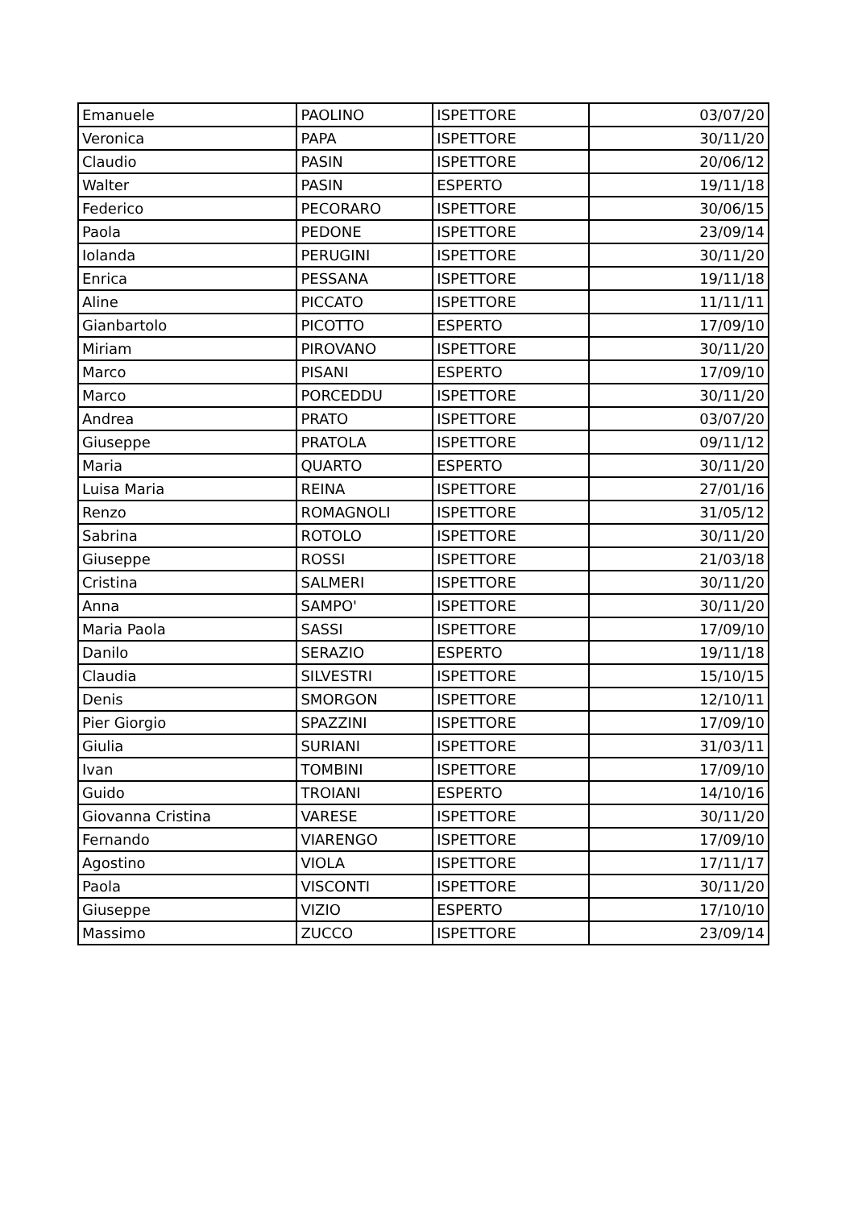| Emanuele | PAOLINO | ISPETTORE | 03/07/20 |
| Veronica | PAPA | ISPETTORE | 30/11/20 |
| Claudio | PASIN | ISPETTORE | 20/06/12 |
| Walter | PASIN | ESPERTO | 19/11/18 |
| Federico | PECORARO | ISPETTORE | 30/06/15 |
| Paola | PEDONE | ISPETTORE | 23/09/14 |
| Iolanda | PERUGINI | ISPETTORE | 30/11/20 |
| Enrica | PESSANA | ISPETTORE | 19/11/18 |
| Aline | PICCATO | ISPETTORE | 11/11/11 |
| Gianbartolo | PICOTTO | ESPERTO | 17/09/10 |
| Miriam | PIROVANO | ISPETTORE | 30/11/20 |
| Marco | PISANI | ESPERTO | 17/09/10 |
| Marco | PORCEDDU | ISPETTORE | 30/11/20 |
| Andrea | PRATO | ISPETTORE | 03/07/20 |
| Giuseppe | PRATOLA | ISPETTORE | 09/11/12 |
| Maria | QUARTO | ESPERTO | 30/11/20 |
| Luisa Maria | REINA | ISPETTORE | 27/01/16 |
| Renzo | ROMAGNOLI | ISPETTORE | 31/05/12 |
| Sabrina | ROTOLO | ISPETTORE | 30/11/20 |
| Giuseppe | ROSSI | ISPETTORE | 21/03/18 |
| Cristina | SALMERI | ISPETTORE | 30/11/20 |
| Anna | SAMPO' | ISPETTORE | 30/11/20 |
| Maria Paola | SASSI | ISPETTORE | 17/09/10 |
| Danilo | SERAZIO | ESPERTO | 19/11/18 |
| Claudia | SILVESTRI | ISPETTORE | 15/10/15 |
| Denis | SMORGON | ISPETTORE | 12/10/11 |
| Pier Giorgio | SPAZZINI | ISPETTORE | 17/09/10 |
| Giulia | SURIANI | ISPETTORE | 31/03/11 |
| Ivan | TOMBINI | ISPETTORE | 17/09/10 |
| Guido | TROIANI | ESPERTO | 14/10/16 |
| Giovanna Cristina | VARESE | ISPETTORE | 30/11/20 |
| Fernando | VIARENGO | ISPETTORE | 17/09/10 |
| Agostino | VIOLA | ISPETTORE | 17/11/17 |
| Paola | VISCONTI | ISPETTORE | 30/11/20 |
| Giuseppe | VIZIO | ESPERTO | 17/10/10 |
| Massimo | ZUCCO | ISPETTORE | 23/09/14 |